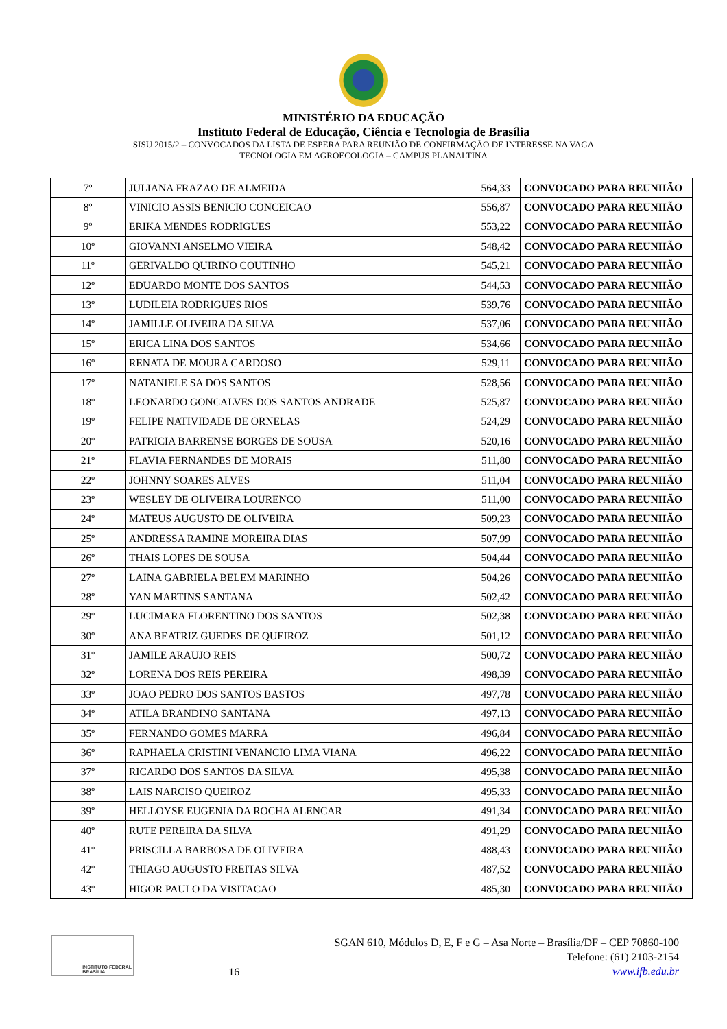MINISTÉRIO DA EDUCAÇÃO
Instituto Federal de Educação, Ciência e Tecnologia de Brasília
SISU 2015/2 – CONVOCADOS DA LISTA DE ESPERA PARA REUNIÃO DE CONFIRMAÇÃO DE INTERESSE NA VAGA
TECNOLOGIA EM AGROECOLOGIA – CAMPUS PLANALTINA
| 7º | JULIANA FRAZAO DE ALMEIDA | 564,33 | CONVOCADO PARA REUNIIÃO |
| 8º | VINICIO ASSIS BENICIO CONCEICAO | 556,87 | CONVOCADO PARA REUNIIÃO |
| 9º | ERIKA MENDES RODRIGUES | 553,22 | CONVOCADO PARA REUNIIÃO |
| 10º | GIOVANNI ANSELMO VIEIRA | 548,42 | CONVOCADO PARA REUNIIÃO |
| 11º | GERIVALDO QUIRINO COUTINHO | 545,21 | CONVOCADO PARA REUNIIÃO |
| 12º | EDUARDO MONTE DOS SANTOS | 544,53 | CONVOCADO PARA REUNIIÃO |
| 13º | LUDILEIA RODRIGUES RIOS | 539,76 | CONVOCADO PARA REUNIIÃO |
| 14º | JAMILLE OLIVEIRA DA SILVA | 537,06 | CONVOCADO PARA REUNIIÃO |
| 15º | ERICA LINA DOS SANTOS | 534,66 | CONVOCADO PARA REUNIIÃO |
| 16º | RENATA DE MOURA CARDOSO | 529,11 | CONVOCADO PARA REUNIIÃO |
| 17º | NATANIELE SA DOS SANTOS | 528,56 | CONVOCADO PARA REUNIIÃO |
| 18º | LEONARDO GONCALVES DOS SANTOS ANDRADE | 525,87 | CONVOCADO PARA REUNIIÃO |
| 19º | FELIPE NATIVIDADE DE ORNELAS | 524,29 | CONVOCADO PARA REUNIIÃO |
| 20º | PATRICIA BARRENSE BORGES DE SOUSA | 520,16 | CONVOCADO PARA REUNIIÃO |
| 21º | FLAVIA FERNANDES DE MORAIS | 511,80 | CONVOCADO PARA REUNIIÃO |
| 22º | JOHNNY SOARES ALVES | 511,04 | CONVOCADO PARA REUNIIÃO |
| 23º | WESLEY DE OLIVEIRA LOURENCO | 511,00 | CONVOCADO PARA REUNIIÃO |
| 24º | MATEUS AUGUSTO DE OLIVEIRA | 509,23 | CONVOCADO PARA REUNIIÃO |
| 25º | ANDRESSA RAMINE MOREIRA DIAS | 507,99 | CONVOCADO PARA REUNIIÃO |
| 26º | THAIS LOPES DE SOUSA | 504,44 | CONVOCADO PARA REUNIIÃO |
| 27º | LAINA GABRIELA BELEM MARINHO | 504,26 | CONVOCADO PARA REUNIIÃO |
| 28º | YAN MARTINS SANTANA | 502,42 | CONVOCADO PARA REUNIIÃO |
| 29º | LUCIMARA FLORENTINO DOS SANTOS | 502,38 | CONVOCADO PARA REUNIIÃO |
| 30º | ANA BEATRIZ GUEDES DE QUEIROZ | 501,12 | CONVOCADO PARA REUNIIÃO |
| 31º | JAMILE ARAUJO REIS | 500,72 | CONVOCADO PARA REUNIIÃO |
| 32º | LORENA DOS REIS PEREIRA | 498,39 | CONVOCADO PARA REUNIIÃO |
| 33º | JOAO PEDRO DOS SANTOS BASTOS | 497,78 | CONVOCADO PARA REUNIIÃO |
| 34º | ATILA BRANDINO SANTANA | 497,13 | CONVOCADO PARA REUNIIÃO |
| 35º | FERNANDO GOMES MARRA | 496,84 | CONVOCADO PARA REUNIIÃO |
| 36º | RAPHAELA CRISTINI VENANCIO LIMA VIANA | 496,22 | CONVOCADO PARA REUNIIÃO |
| 37º | RICARDO DOS SANTOS DA SILVA | 495,38 | CONVOCADO PARA REUNIIÃO |
| 38º | LAIS NARCISO QUEIROZ | 495,33 | CONVOCADO PARA REUNIIÃO |
| 39º | HELLOYSE EUGENIA DA ROCHA ALENCAR | 491,34 | CONVOCADO PARA REUNIIÃO |
| 40º | RUTE PEREIRA DA SILVA | 491,29 | CONVOCADO PARA REUNIIÃO |
| 41º | PRISCILLA BARBOSA DE OLIVEIRA | 488,43 | CONVOCADO PARA REUNIIÃO |
| 42º | THIAGO AUGUSTO FREITAS SILVA | 487,52 | CONVOCADO PARA REUNIIÃO |
| 43º | HIGOR PAULO DA VISITACAO | 485,30 | CONVOCADO PARA REUNIIÃO |
INSTITUTO FEDERAL
BRASÍLIA
16
SGAN 610, Módulos D, E, F e G – Asa Norte – Brasília/DF – CEP 70860-100
Telefone: (61) 2103-2154
www.ifb.edu.br